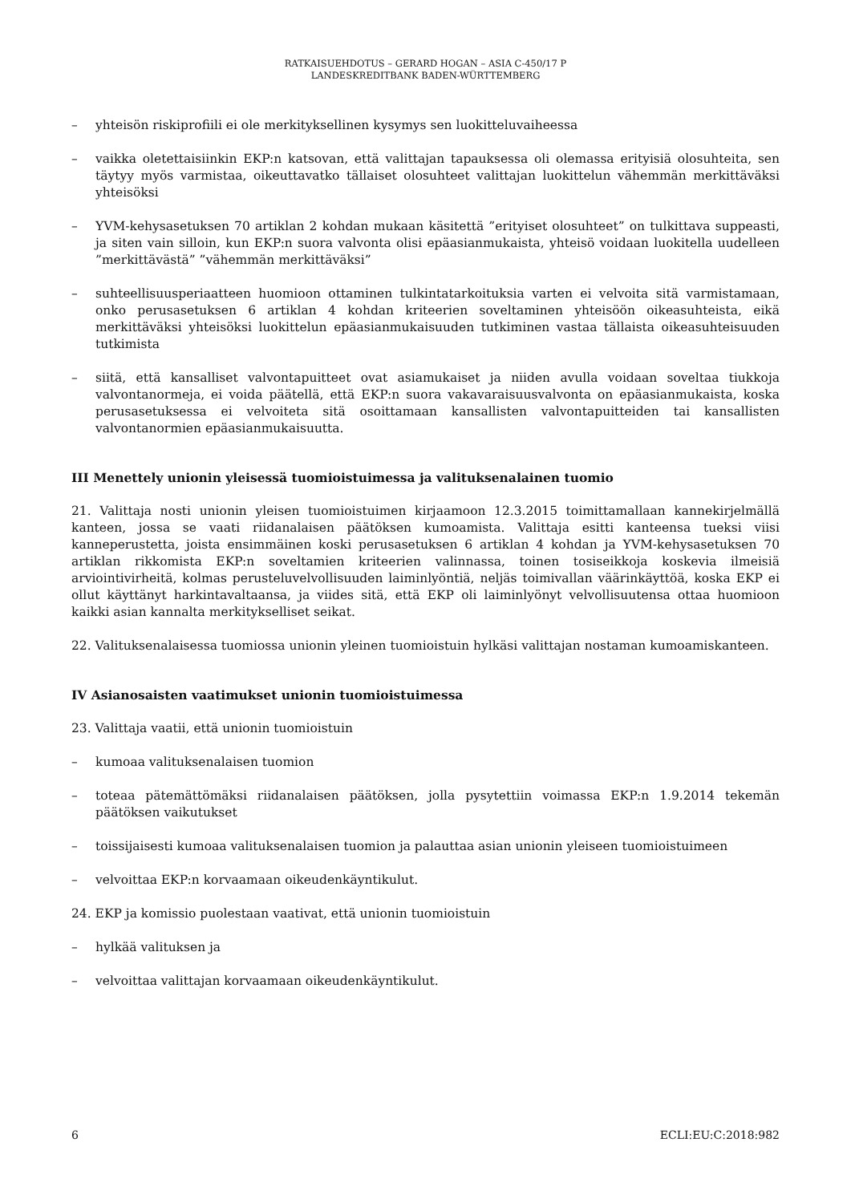RATKAISUEHDOTUS – GERARD HOGAN – ASIA C-450/17 P
LANDESKREDITBANK BADEN-WÜRTTEMBERG
– yhteisön riskiprofiili ei ole merkityksellinen kysymys sen luokitteluvaiheessa
– vaikka oletettaisiinkin EKP:n katsovan, että valittajan tapauksessa oli olemassa erityisiä olosuhteita, sen täytyy myös varmistaa, oikeuttavatko tällaiset olosuhteet valittajan luokittelun vähemmän merkittäväksi yhteisöksi
– YVM-kehysasetuksen 70 artiklan 2 kohdan mukaan käsitettä ”erityiset olosuhteet” on tulkittava suppeasti, ja siten vain silloin, kun EKP:n suora valvonta olisi epäasianmukaista, yhteisö voidaan luokitella uudelleen ”merkittävästä” ”vähemmän merkittäväksi”
– suhteellisuusperiaatteen huomioon ottaminen tulkintatarkoituksia varten ei velvoita sitä varmistamaan, onko perusasetuksen 6 artiklan 4 kohdan kriteerien soveltaminen yhteisöön oikeasuhteista, eikä merkittäväksi yhteisöksi luokittelun epäasianmukaisuuden tutkiminen vastaa tällaista oikeasuhteisuuden tutkimista
– siitä, että kansalliset valvontapuitteet ovat asiamukaiset ja niiden avulla voidaan soveltaa tiukkoja valvontanormeja, ei voida päätellä, että EKP:n suora vakavaraisuusvalvonta on epäasianmukaista, koska perusasetuksessa ei velvoiteta sitä osoittamaan kansallisten valvontapuitteiden tai kansallisten valvontanormien epäasianmukaisuutta.
III Menettely unionin yleisessä tuomioistuimessa ja valituksenalainen tuomio
21. Valittaja nosti unionin yleisen tuomioistuimen kirjaamoon 12.3.2015 toimittamallaan kannekirjelmällä kanteen, jossa se vaati riidanalaisen päätöksen kumoamista. Valittaja esitti kanteensa tueksi viisi kanneperustetta, joista ensimmäinen koski perusasetuksen 6 artiklan 4 kohdan ja YVM-kehysasetuksen 70 artiklan rikkomista EKP:n soveltamien kriteerien valinnassa, toinen tosiseikkoja koskevia ilmeisiä arviointivirheitä, kolmas perusteluvelvollisuuden laiminlyöntiä, neljäs toimivallan väärinkäyttöä, koska EKP ei ollut käyttänyt harkintavaltaansa, ja viides sitä, että EKP oli laiminlyönyt velvollisuutensa ottaa huomioon kaikki asian kannalta merkitykselliset seikat.
22. Valituksenalaisessa tuomiossa unionin yleinen tuomioistuin hylkäsi valittajan nostaman kumoamiskanteen.
IV Asianosaisten vaatimukset unionin tuomioistuimessa
23. Valittaja vaatii, että unionin tuomioistuin
– kumoaa valituksenalaisen tuomion
– toteaa pätemättömäksi riidanalaisen päätöksen, jolla pysytettiin voimassa EKP:n 1.9.2014 tekemän päätöksen vaikutukset
– toissijaisesti kumoaa valituksenalaisen tuomion ja palauttaa asian unionin yleiseen tuomioistuimeen
– velvoittaa EKP:n korvaamaan oikeudenkäyntikulut.
24. EKP ja komissio puolestaan vaativat, että unionin tuomioistuin
– hylkää valituksen ja
– velvoittaa valittajan korvaamaan oikeudenkäyntikulut.
6 ECLI:EU:C:2018:982